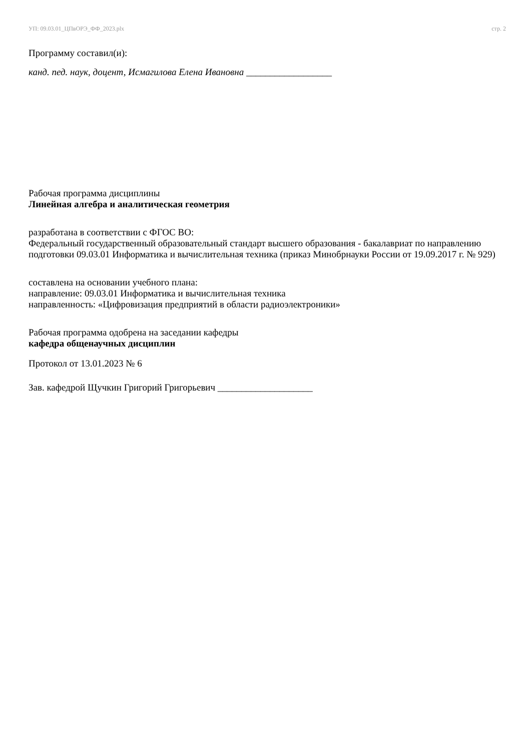УП: 09.03.01_ЦПвОРЭ_ФФ_2023.plx стр. 2
Программу составил(и):
канд. пед. наук, доцент, Исмагилова Елена Ивановна __________________
Рабочая программа дисциплины
Линейная алгебра и аналитическая геометрия
разработана в соответствии с ФГОС ВО:
Федеральный государственный образовательный стандарт высшего образования - бакалавриат по направлению подготовки 09.03.01 Информатика и вычислительная техника (приказ Минобрнауки России от 19.09.2017 г. № 929)
составлена на основании учебного плана:
направление: 09.03.01 Информатика и вычислительная техника
направленность: «Цифровизация предприятий в области радиоэлектроники»
Рабочая программа одобрена на заседании кафедры
кафедра общенаучных дисциплин
Протокол от 13.01.2023 № 6
Зав. кафедрой Щучкин Григорий Григорьевич ____________________